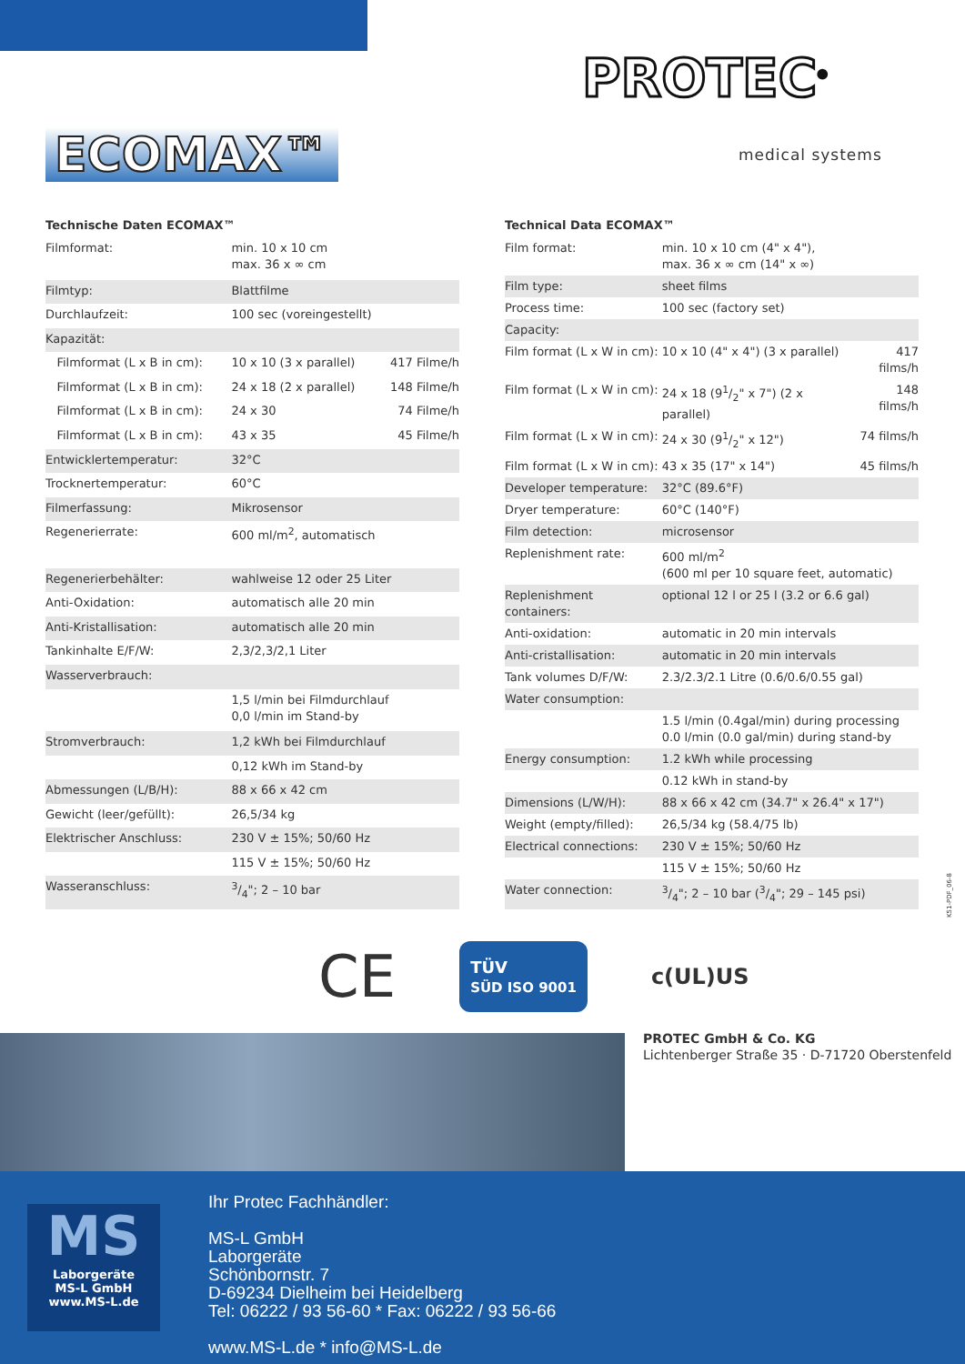ECOMAX™
PROTEC<sup>®</sup>
medical systems
Technische Daten ECOMAX™
| Filmformat: | min. 10 x 10 cm max. 36 x ∞ cm | |
| Filmtyp: | Blattfilme | |
| Durchlaufzeit: | 100 sec (voreingestellt) | |
| Kapazität: | | |
| Filmformat (L x B in cm): | 10 x 10 (3 x parallel) | 417 Filme/h |
| Filmformat (L x B in cm): | 24 x 18 (2 x parallel) | 148 Filme/h |
| Filmformat (L x B in cm): | 24 x 30 | 74 Filme/h |
| Filmformat (L x B in cm): | 43 x 35 | 45 Filme/h |
| Entwicklertemperatur: | 32°C | |
| Trocknertemperatur: | 60°C | |
| Filmerfassung: | Mikrosensor | |
| Regenerierrate: | 600 ml/m<sup>2</sup>, automatisch | |
| Regenerierbehälter: | wahlweise 12 oder 25 Liter | |
| Anti-Oxidation: | automatisch alle 20 min | |
| Anti-Kristallisation: | automatisch alle 20 min | |
| Tankinhalte E/F/W: | 2,3/2,3/2,1 Liter | |
| Wasserverbrauch: | | |
| | 1,5 l/min bei Filmdurchlauf 0,0 l/min im Stand-by | |
| Stromverbrauch: | 1,2 kWh bei Filmdurchlauf | |
| | 0,12 kWh im Stand-by | |
| Abmessungen (L/B/H): | 88 x 66 x 42 cm | |
| Gewicht (leer/gefüllt): | 26,5/34 kg | |
| Elektrischer Anschluss: | 230 V ± 15%; 50/60 Hz | |
| | 115 V ± 15%; 50/60 Hz | |
| Wasseranschluss: | 3/4"; 2 – 10 bar | |
Technical Data ECOMAX™
| Film format: | min. 10 x 10 cm (4" x 4"), max. 36 x ∞ cm (14" x ∞) | |
| Film type: | sheet films | |
| Process time: | 100 sec (factory set) | |
| Capacity: | | |
| Film format (L x W in cm): | 10 x 10 (4" x 4") (3 x parallel) | 417 films/h |
| Film format (L x W in cm): | 24 x 18 (91/2" x 7") (2 x parallel) | 148 films/h |
| Film format (L x W in cm): | 24 x 30 (91/2" x 12") | 74 films/h |
| Film format (L x W in cm): | 43 x 35 (17" x 14") | 45 films/h |
| Developer temperature: | 32°C (89.6°F) | |
| Dryer temperature: | 60°C (140°F) | |
| Film detection: | microsensor | |
| Replenishment rate: | 600 ml/m<sup>2</sup> (600 ml per 10 square feet, automatic) | |
| Replenishment containers: | optional 12 l or 25 l (3.2 or 6.6 gal) | |
| Anti-oxidation: | automatic in 20 min intervals | |
| Anti-cristallisation: | automatic in 20 min intervals | |
| Tank volumes D/F/W: | 2.3/2.3/2.1 Litre (0.6/0.6/0.55 gal) | |
| Water consumption: | | |
| | 1.5 l/min (0.4gal/min) during processing 0.0 l/min (0.0 gal/min) during stand-by | |
| Energy consumption: | 1.2 kWh while processing | |
| | 0.12 kWh in stand-by | |
| Dimensions (L/W/H): | 88 x 66 x 42 cm (34.7" x 26.4" x 17") | |
| Weight (empty/filled): | 26,5/34 kg (58.4/75 lb) | |
| Electrical connections: | 230 V ± 15%; 50/60 Hz | |
| | 115 V ± 15%; 50/60 Hz | |
| Water connection: | 3/4"; 2 – 10 bar (3/4"; 29 – 145 psi) | |
K51-PDF_06-8
CE TÜV
SÜD ISO 9001 c(UL)US
PROTEC GmbH & Co. KG
Lichtenberger Straße 35 · D-71720 Oberstenfeld
MS
Laborgeräte
MS-L GmbH
www.MS-L.de
Ihr Protec Fachhändler:
MS-L GmbH
Laborgeräte
Schönbornstr. 7
D-69234 Dielheim bei Heidelberg
Tel: 06222 / 93 56-60 * Fax: 06222 / 93 56-66
www.MS-L.de * info@MS-L.de